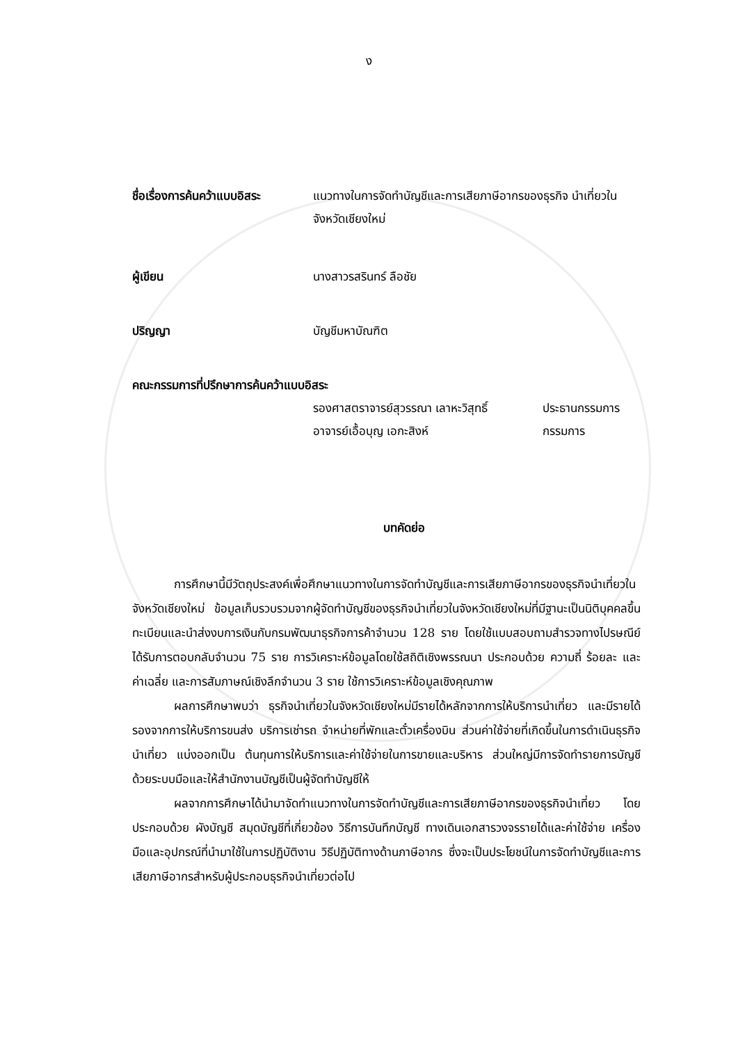ง
ชื่อเรื่องการค้นคว้าแบบอิสระ
แนวทางในการจัดทำบัญชีและการเสียภาษีอากรของธุรกิจ นำเที่ยวในจังหวัดเชียงใหม่
ผู้เขียน นางสาวรสรินทร์ ลือชัย
ปริญญา บัญชีมหาบัณฑิต
คณะกรรมการที่ปรึกษาการค้นคว้าแบบอิสระ
รองศาสตราจารย์สุวรรณา เลาหะวิสุทธิ์
ประธานกรรมการ
อาจารย์เอื้อบุญ เอกะสิงห์ กรรมการ
บทคัดย่อ
การศึกษานี้มีวัตถุประสงค์เพื่อศึกษาแนวทางในการจัดทำบัญชีและการเสียภาษีอากรของธุรกิจนำเที่ยวในจังหวัดเชียงใหม่ ข้อมูลเก็บรวบรวมจากผู้จัดทำบัญชีของธุรกิจนำเที่ยวในจังหวัดเชียงใหม่ที่มีฐานะเป็นนิติบุคคลขึ้นทะเบียนและนำส่งงบการเงินกับกรมพัฒนาธุรกิจการค้าจำนวน 128 ราย โดยใช้แบบสอบถามสำรวจทางไปรษณีย์ได้รับการตอบกลับจำนวน 75 ราย การวิเคราะห์ข้อมูลโดยใช้สถิติเชิงพรรณนา ประกอบด้วย ความถี่ ร้อยละ และค่าเฉลี่ย และการสัมภาษณ์เชิงลึกจำนวน 3 ราย ใช้การวิเคราะห์ข้อมูลเชิงคุณภาพ
ผลการศึกษาพบว่า ธุรกิจนำเที่ยวในจังหวัดเชียงใหม่มีรายได้หลักจากการให้บริการนำเที่ยว และมีรายได้รองจากการให้บริการขนส่ง บริการเช่ารถ จำหน่ายที่พักและตั๋วเครื่องบิน ส่วนค่าใช้จ่ายที่เกิดขึ้นในการดำเนินธุรกิจนำเที่ยว แบ่งออกเป็น ต้นทุนการให้บริการและค่าใช้จ่ายในการขายและบริหาร ส่วนใหญ่มีการจัดทำรายการบัญชีด้วยระบบมือและให้สำนักงานบัญชีเป็นผู้จัดทำบัญชีให้
ผลจากการศึกษาได้นำมาจัดทำแนวทางในการจัดทำบัญชีและการเสียภาษีอากรของธุรกิจนำเที่ยว โดยประกอบด้วย ผังบัญชี สมุดบัญชีที่เกี่ยวข้อง วิธีการบันทึกบัญชี ทางเดินเอกสารวงจรรายได้และค่าใช้จ่าย เครื่องมือและอุปกรณ์ที่นำมาใช้ในการปฏิบัติงาน วิธีปฏิบัติทางด้านภาษีอากร ซึ่งจะเป็นประโยชน์ในการจัดทำบัญชีและการเสียภาษีอากรสำหรับผู้ประกอบธุรกิจนำเที่ยวต่อไป